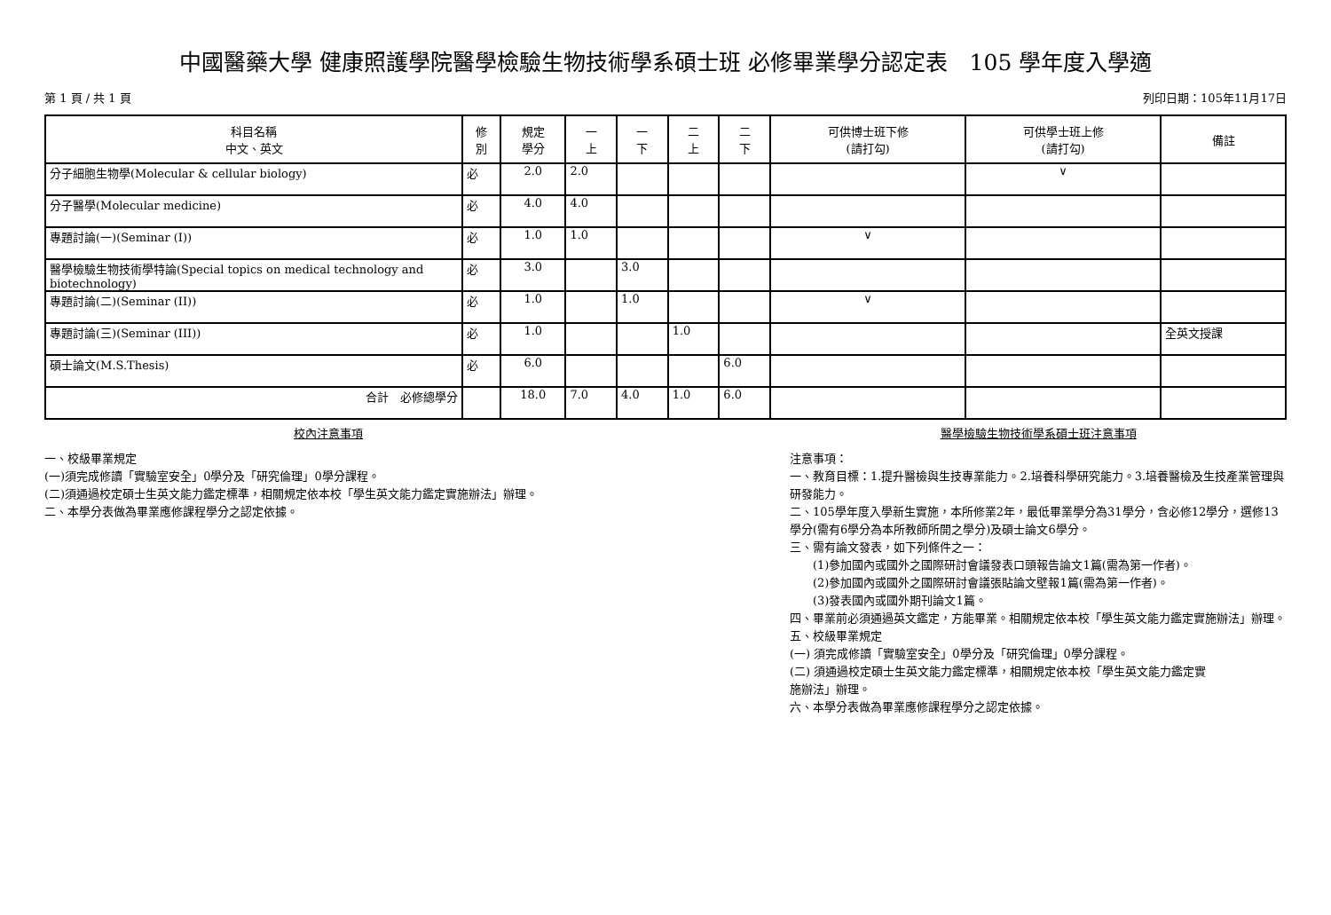中國醫藥大學 健康照護學院醫學檢驗生物技術學系碩士班 必修畢業學分認定表　105 學年度入學適
第 1 頁 / 共 1 頁 列印日期：105年11月17日
| 科目名稱 中文、英文 | 修 別 | 規定 學分 | 一 上 | 一 下 | 二 上 | 二 下 | 可供博士班下修 (請打勾) | 可供學士班上修 (請打勾) | 備註 |
| --- | --- | --- | --- | --- | --- | --- | --- | --- | --- |
| 分子細胞生物學(Molecular & cellular biology) | 必 | 2.0 | 2.0 | | | | | ∨ | |
| 分子醫學(Molecular medicine) | 必 | 4.0 | 4.0 | | | | | | |
| 專題討論(一)(Seminar (I)) | 必 | 1.0 | 1.0 | | | | ∨ | | |
| 醫學檢驗生物技術學特論(Special topics on medical technology and biotechnology) | 必 | 3.0 | | 3.0 | | | | | |
| 專題討論(二)(Seminar (II)) | 必 | 1.0 | | 1.0 | | | ∨ | | |
| 專題討論(三)(Seminar (III)) | 必 | 1.0 | | | 1.0 | | | | 全英文授課 |
| 碩士論文(M.S.Thesis) | 必 | 6.0 | | | | 6.0 | | | |
| 合計 必修總學分 | | 18.0 | 7.0 | 4.0 | 1.0 | 6.0 | | | |
校內注意事項
一、校級畢業規定
(一)須完成修讀「實驗室安全」0學分及「研究倫理」0學分課程。
(二)須通過校定碩士生英文能力鑑定標準，相關規定依本校「學生英文能力鑑定實施辦法」辦理。
二、本學分表做為畢業應修課程學分之認定依據。
醫學檢驗生物技術學系碩士班注意事項
注意事項：
一、教育目標：1.提升醫檢與生技專業能力。2.培養科學研究能力。3.培養醫檢及生技產業管理與研發能力。
二、105學年度入學新生實施，本所修業2年，最低畢業學分為31學分，含必修12學分，選修13學分(需有6學分為本所教師所開之學分)及碩士論文6學分。
三、需有論文發表，如下列條件之一：
　　(1)參加國內或國外之國際研討會議發表口頭報告論文1篇(需為第一作者)。
　　(2)參加國內或國外之國際研討會議張貼論文壁報1篇(需為第一作者)。
　　(3)發表國內或國外期刊論文1篇。
四、畢業前必須通過英文鑑定，方能畢業。相關規定依本校「學生英文能力鑑定實施辦法」辦理。
五、校級畢業規定
(一) 須完成修讀「實驗室安全」0學分及「研究倫理」0學分課程。
(二) 須通過校定碩士生英文能力鑑定標準，相關規定依本校「學生英文能力鑑定實
施辦法」辦理。
六、本學分表做為畢業應修課程學分之認定依據。